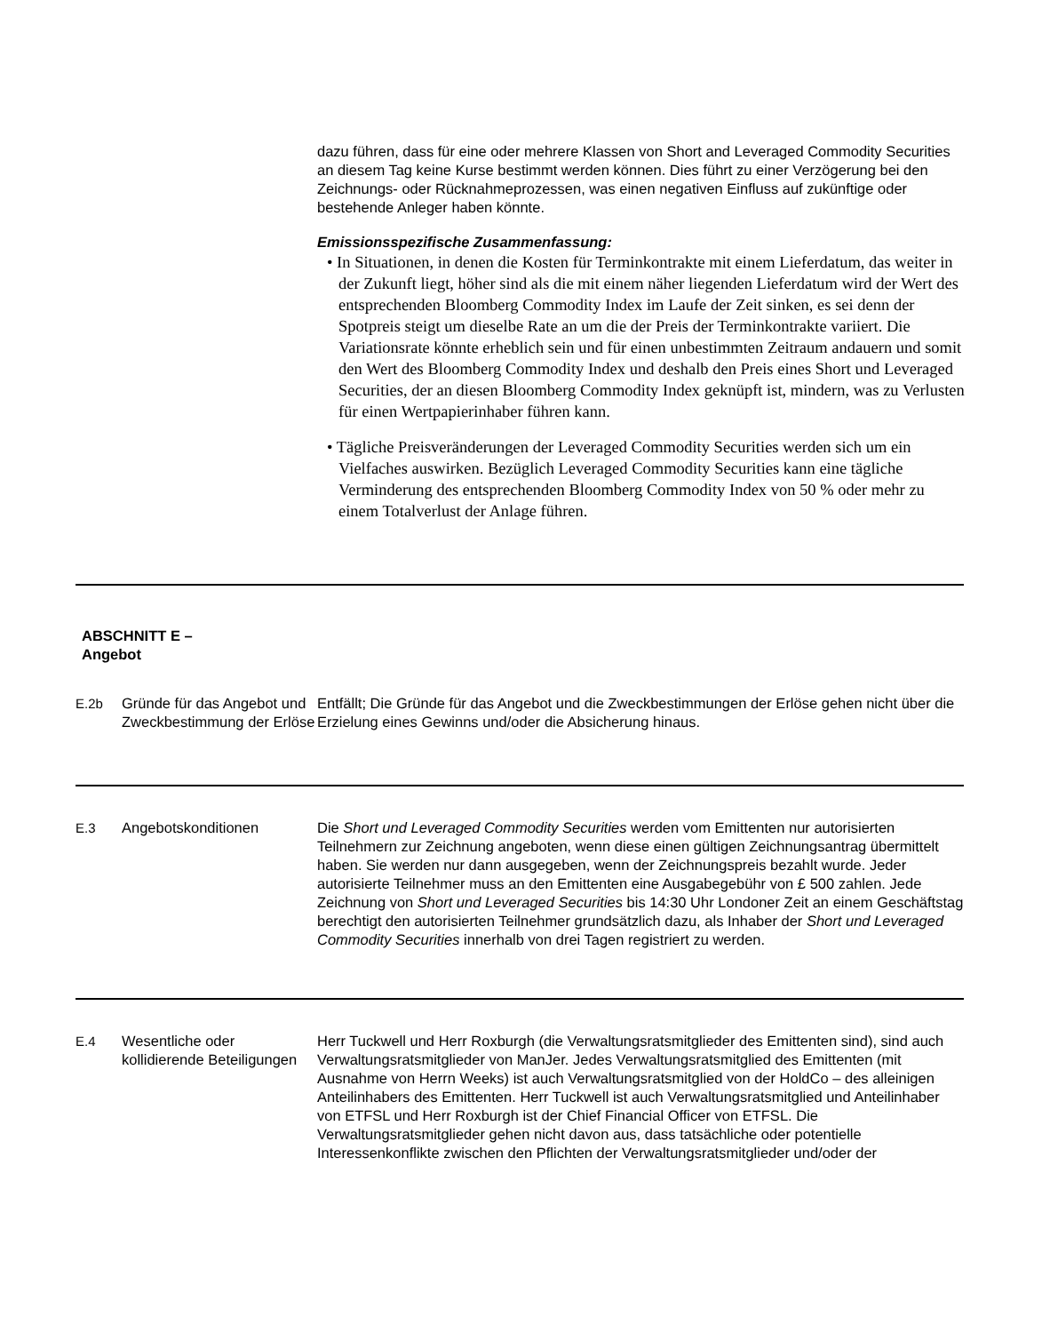dazu führen, dass für eine oder mehrere Klassen von Short and Leveraged Commodity Securities an diesem Tag keine Kurse bestimmt werden können. Dies führt zu einer Verzögerung bei den Zeichnungs- oder Rücknahmeprozessen, was einen negativen Einfluss auf zukünftige oder bestehende Anleger haben könnte.
Emissionsspezifische Zusammenfassung:
• In Situationen, in denen die Kosten für Terminkontrakte mit einem Lieferdatum, das weiter in der Zukunft liegt, höher sind als die mit einem näher liegenden Lieferdatum wird der Wert des entsprechenden Bloomberg Commodity Index im Laufe der Zeit sinken, es sei denn der Spotpreis steigt um dieselbe Rate an um die der Preis der Terminkontrakte variiert. Die Variationsrate könnte erheblich sein und für einen unbestimmten Zeitraum andauern und somit den Wert des Bloomberg Commodity Index und deshalb den Preis eines Short und Leveraged Securities, der an diesen Bloomberg Commodity Index geknüpft ist, mindern, was zu Verlusten für einen Wertpapierinhaber führen kann.
• Tägliche Preisveränderungen der Leveraged Commodity Securities werden sich um ein Vielfaches auswirken. Bezüglich Leveraged Commodity Securities kann eine tägliche Verminderung des entsprechenden Bloomberg Commodity Index von 50 % oder mehr zu einem Totalverlust der Anlage führen.
ABSCHNITT E –
Angebot
| E.2b | Gründe für das Angebot und Zweckbestimmung der Erlöse | Entfällt; Die Gründe für das Angebot und die Zweckbestimmungen der Erlöse gehen nicht über die Erzielung eines Gewinns und/oder die Absicherung hinaus. |
| E.3 | Angebotskonditionen | Die Short und Leveraged Commodity Securities werden vom Emittenten nur autorisierten Teilnehmern zur Zeichnung angeboten, wenn diese einen gültigen Zeichnungsantrag übermittelt haben. Sie werden nur dann ausgegeben, wenn der Zeichnungspreis bezahlt wurde. Jeder autorisierte Teilnehmer muss an den Emittenten eine Ausgabegebühr von £ 500 zahlen. Jede Zeichnung von Short und Leveraged Securities bis 14:30 Uhr Londoner Zeit an einem Geschäftstag berechtigt den autorisierten Teilnehmer grundsätzlich dazu, als Inhaber der Short und Leveraged Commodity Securities innerhalb von drei Tagen registriert zu werden. |
| E.4 | Wesentliche oder kollidierende Beteiligungen | Herr Tuckwell und Herr Roxburgh (die Verwaltungsratsmitglieder des Emittenten sind), sind auch Verwaltungsratsmitglieder von ManJer. Jedes Verwaltungsratsmitglied des Emittenten (mit Ausnahme von Herrn Weeks) ist auch Verwaltungsratsmitglied von der HoldCo – des alleinigen Anteilinhabers des Emittenten. Herr Tuckwell ist auch Verwaltungsratsmitglied und Anteilinhaber von ETFSL und Herr Roxburgh ist der Chief Financial Officer von ETFSL. Die Verwaltungsratsmitglieder gehen nicht davon aus, dass tatsächliche oder potentielle Interessenkonflikte zwischen den Pflichten der Verwaltungsratsmitglieder und/oder der |